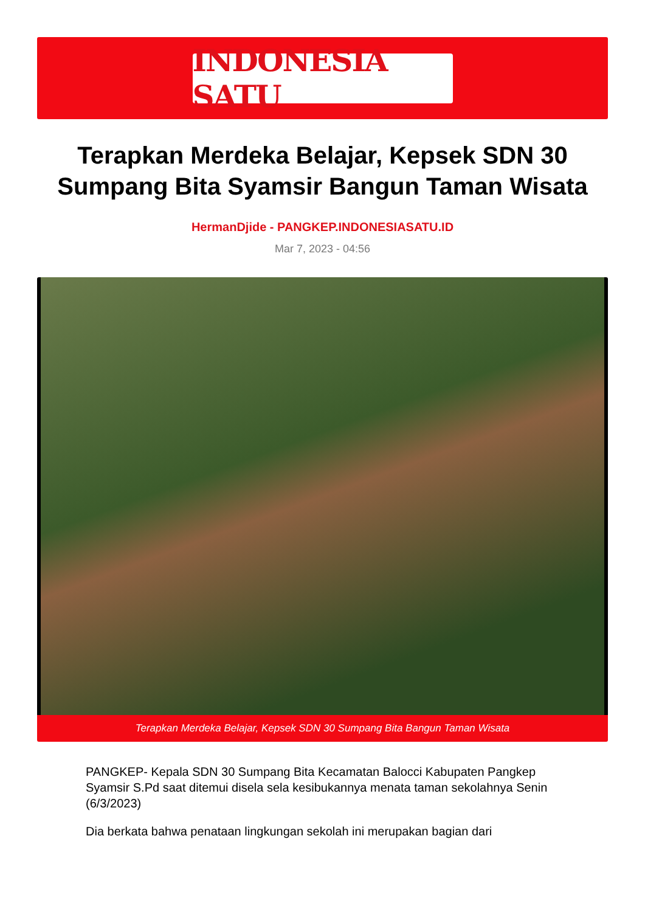INDONESIA SATU
Terapkan Merdeka Belajar, Kepsek SDN 30 Sumpang Bita Syamsir Bangun Taman Wisata
HermanDjide - PANGKEP.INDONESIASATU.ID
Mar 7, 2023 - 04:56
Terapkan Merdeka Belajar, Kepsek SDN 30 Sumpang Bita Bangun Taman Wisata
PANGKEP- Kepala SDN 30 Sumpang Bita Kecamatan Balocci Kabupaten Pangkep Syamsir S.Pd saat ditemui disela sela kesibukannya menata taman sekolahnya Senin (6/3/2023)
Dia berkata bahwa penataan lingkungan sekolah ini merupakan bagian dari